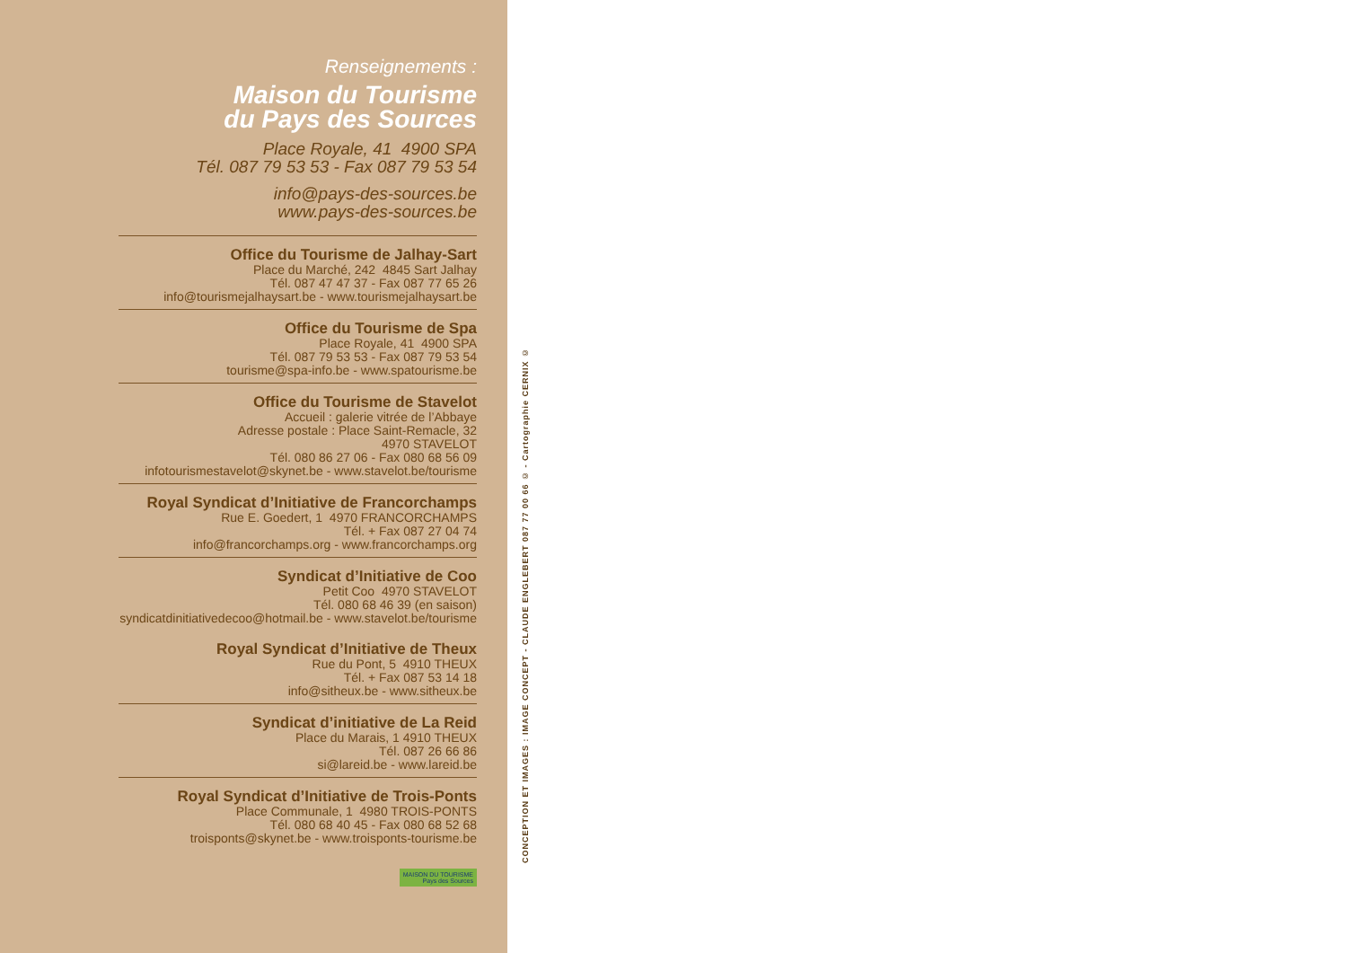Renseignements :
Maison du Tourisme
du Pays des Sources
Place Royale, 41 4900 SPA
Tél. 087 79 53 53 - Fax 087 79 53 54
info@pays-des-sources.be
www.pays-des-sources.be
Office du Tourisme de Jalhay-Sart
Place du Marché, 242 4845 Sart Jalhay
Tél. 087 47 47 37 - Fax 087 77 65 26
info@tourismejalhaysart.be - www.tourismejalhaysart.be
Office du Tourisme de Spa
Place Royale, 41 4900 SPA
Tél. 087 79 53 53 - Fax 087 79 53 54
tourisme@spa-info.be - www.spatourisme.be
Office du Tourisme de Stavelot
Accueil : galerie vitrée de l’Abbaye
Adresse postale : Place Saint-Remacle, 32
4970 STAVELOT
Tél. 080 86 27 06 - Fax 080 68 56 09
infotourismestavelot@skynet.be - www.stavelot.be/tourisme
Royal Syndicat d’Initiative de Francorchamps
Rue E. Goedert, 1 4970 FRANCORCHAMPS
Tél. + Fax 087 27 04 74
info@francorchamps.org - www.francorchamps.org
Syndicat d’Initiative de Coo
Petit Coo 4970 STAVELOT
Tél. 080 68 46 39 (en saison)
syndicatdinitiativedecoo@hotmail.be - www.stavelot.be/tourisme
Royal Syndicat d’Initiative de Theux
Rue du Pont, 5 4910 THEUX
Tél. + Fax 087 53 14 18
info@sitheux.be - www.sitheux.be
Syndicat d’initiative de La Reid
Place du Marais, 1 4910 THEUX
Tél. 087 26 66 86
si@lareid.be - www.lareid.be
Royal Syndicat d’Initiative de Trois-Ponts
Place Communale, 1 4980 TROIS-PONTS
Tél. 080 68 40 45 - Fax 080 68 52 68
troisponts@skynet.be - www.troisponts-tourisme.be
MAISON DU TOURISME
Pays des Sources
CONCEPTION ET IMAGES : IMAGE CONCEPT - CLAUDE ENGLEBERT 087 77 00 66 © - Cartographie CERNIX ©